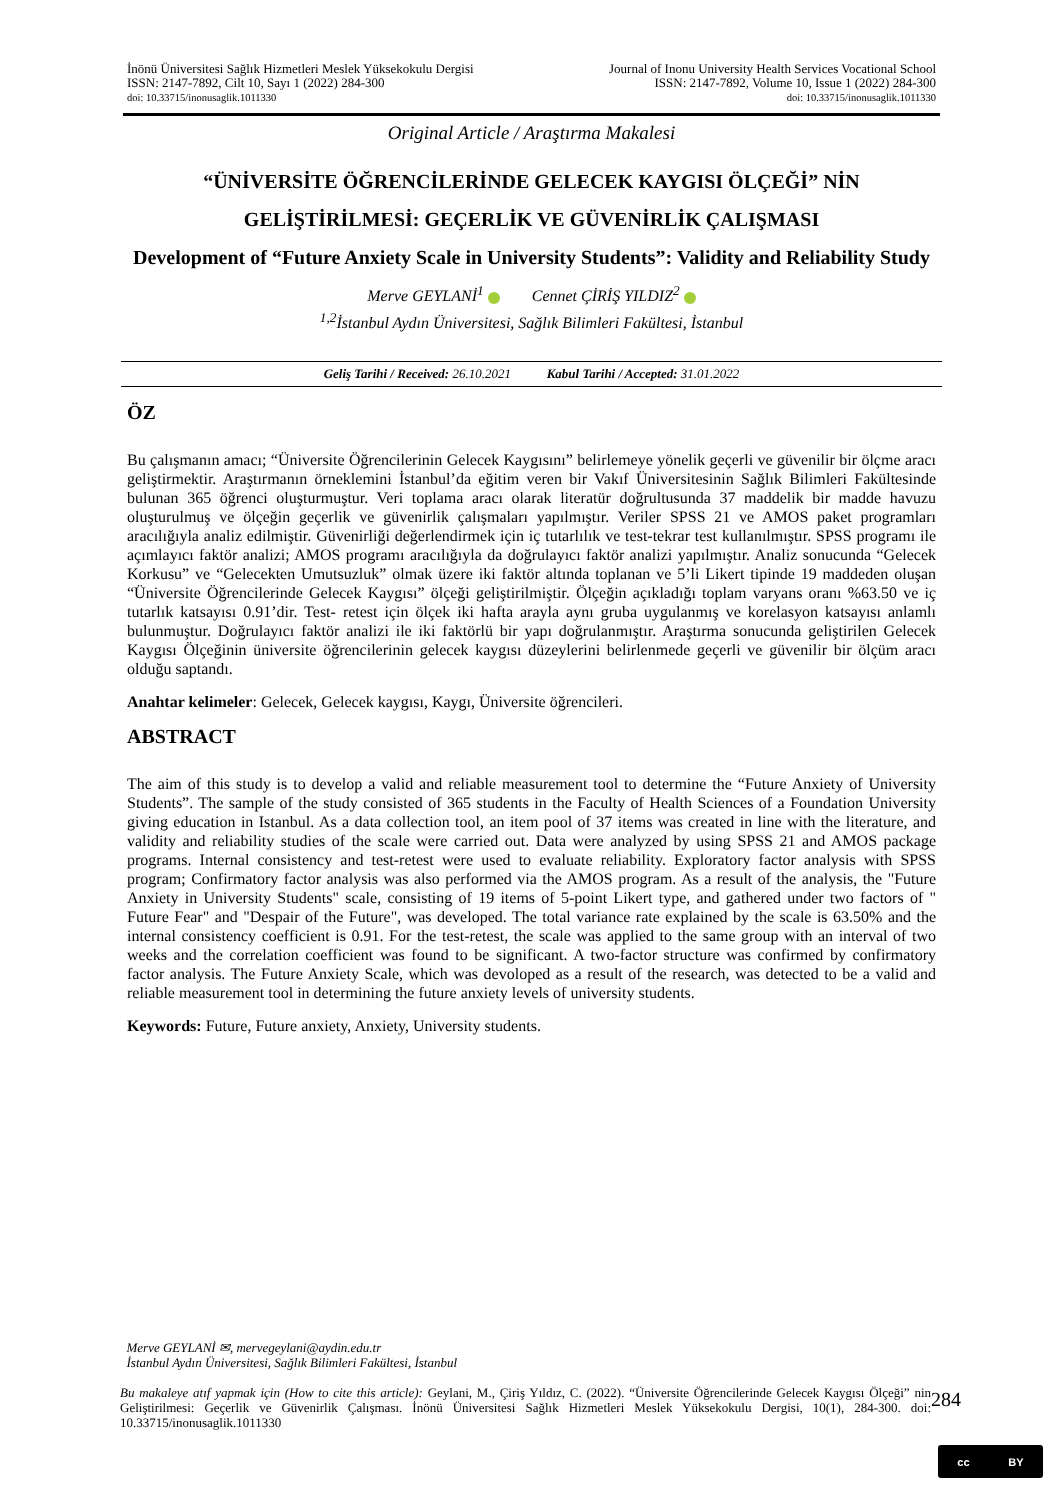İnönü Üniversitesi Sağlık Hizmetleri Meslek Yüksekokulu Dergisi
ISSN: 2147-7892, Cilt 10, Sayı 1 (2022) 284-300
doi: 10.33715/inonusaglik.1011330
Journal of Inonu University Health Services Vocational School
ISSN: 2147-7892, Volume 10, Issue 1 (2022) 284-300
doi: 10.33715/inonusaglik.1011330
Original Article / Araştırma Makalesi
“ÜNİVERSİTE ÖĞRENCİLERİNDE GELECEK KAYGISI ÖLÇEĞİ” NİN GELİŞTİRİLMESİ: GEÇERLİK VE GÜVENİRLİK ÇALIŞMASI
Development of “Future Anxiety Scale in University Students”: Validity and Reliability Study
Merve GEYLANİ<sup>1</sup> Cennet ÇİRİŞ YILDIZ<sup>2</sup>
<sup>1,2</sup>İstanbul Aydın Üniversitesi, Sağlık Bilimleri Fakültesi, İstanbul
Geliş Tarihi / Received: 26.10.2021 Kabul Tarihi / Accepted: 31.01.2022
ÖZ
Bu çalışmanın amacı; “Üniversite Öğrencilerinin Gelecek Kaygısını” belirlemeye yönelik geçerli ve güvenilir bir ölçme aracı geliştirmektir. Araştırmanın örneklemini İstanbul’da eğitim veren bir Vakıf Üniversitesinin Sağlık Bilimleri Fakültesinde bulunan 365 öğrenci oluşturmuştur. Veri toplama aracı olarak literatür doğrultusunda 37 maddelik bir madde havuzu oluşturulmuş ve ölçeğin geçerlik ve güvenirlik çalışmaları yapılmıştır. Veriler SPSS 21 ve AMOS paket programları aracılığıyla analiz edilmiştir. Güvenirliği değerlendirmek için iç tutarlılık ve test-tekrar test kullanılmıştır. SPSS programı ile açımlayıcı faktör analizi; AMOS programı aracılığıyla da doğrulayıcı faktör analizi yapılmıştır. Analiz sonucunda “Gelecek Korkusu” ve “Gelecekten Umutsuzluk” olmak üzere iki faktör altında toplanan ve 5’li Likert tipinde 19 maddeden oluşan “Üniversite Öğrencilerinde Gelecek Kaygısı” ölçeği geliştirilmiştir. Ölçeğin açıkladığı toplam varyans oranı %63.50 ve iç tutarlık katsayısı 0.91’dir. Test- retest için ölçek iki hafta arayla aynı gruba uygulanmış ve korelasyon katsayısı anlamlı bulunmuştur. Doğrulayıcı faktör analizi ile iki faktörlü bir yapı doğrulanmıştır. Araştırma sonucunda geliştirilen Gelecek Kaygısı Ölçeğinin üniversite öğrencilerinin gelecek kaygısı düzeylerini belirlenmede geçerli ve güvenilir bir ölçüm aracı olduğu saptandı.
Anahtar kelimeler: Gelecek, Gelecek kaygısı, Kaygı, Üniversite öğrencileri.
ABSTRACT
The aim of this study is to develop a valid and reliable measurement tool to determine the “Future Anxiety of University Students”. The sample of the study consisted of 365 students in the Faculty of Health Sciences of a Foundation University giving education in Istanbul. As a data collection tool, an item pool of 37 items was created in line with the literature, and validity and reliability studies of the scale were carried out. Data were analyzed by using SPSS 21 and AMOS package programs. Internal consistency and test-retest were used to evaluate reliability. Exploratory factor analysis with SPSS program; Confirmatory factor analysis was also performed via the AMOS program. As a result of the analysis, the "Future Anxiety in University Students" scale, consisting of 19 items of 5-point Likert type, and gathered under two factors of " Future Fear" and "Despair of the Future", was developed. The total variance rate explained by the scale is 63.50% and the internal consistency coefficient is 0.91. For the test-retest, the scale was applied to the same group with an interval of two weeks and the correlation coefficient was found to be significant. A two-factor structure was confirmed by confirmatory factor analysis. The Future Anxiety Scale, which was devoloped as a result of the research, was detected to be a valid and reliable measurement tool in determining the future anxiety levels of university students.
Keywords: Future, Future anxiety, Anxiety, University students.
Merve GEYLANİ ✉, mervegeylani@aydin.edu.tr
İstanbul Aydın Üniversitesi, Sağlık Bilimleri Fakültesi, İstanbul
Bu makaleye atıf yapmak için (How to cite this article): Geylani, M., Çiriş Yıldız, C. (2022). “Üniversite Öğrencilerinde Gelecek Kaygısı Ölçeği” nin Geliştirilmesi: Geçerlik ve Güvenirlik Çalışması. İnönü Üniversitesi Sağlık Hizmetleri Meslek Yüksekokulu Dergisi, 10(1), 284-300. doi: 10.33715/inonusaglik.1011330
284
cc BY